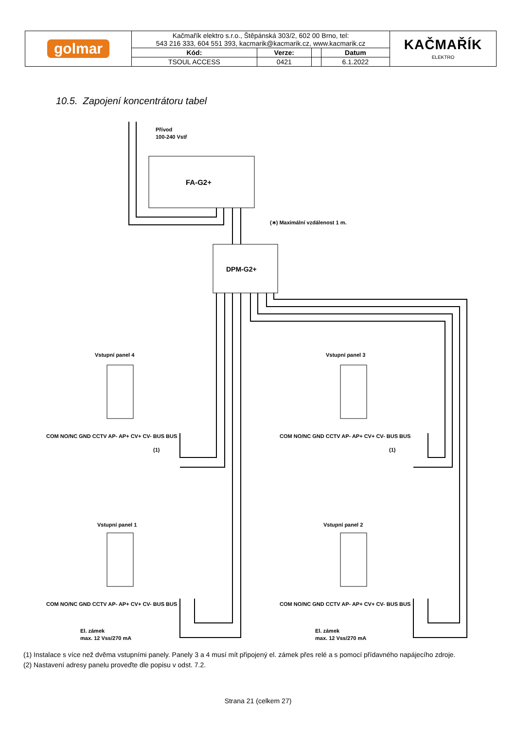| golmar | Kačmařík elektro s.r.o., Štěpánská 303/2, 602 00 Brno, tel: 543 216 333, 604 551 393, kacmarik@kacmarik.cz, www.kacmarik.cz | | | | KAČMAŘÍK ELEKTRO |
| | Kód: | Verze: | | Datum | |
| | TSOUL ACCESS | 0421 | | 6.1.2022 | |
10.5. Zapojení koncentrátoru tabel
Přívod
100-240 Vstř
FA-G2+
DPM-G2+
(∗) Maximální vzdálenost 1 m.
Vstupní panel 4
Vstupní panel 3
Vstupní panel 1
Vstupní panel 2
COM NO/NC GND CCTV AP- AP+ CV+ CV- BUS BUS
COM NO/NC GND CCTV AP- AP+ CV+ CV- BUS BUS
COM NO/NC GND CCTV AP- AP+ CV+ CV- BUS BUS
COM NO/NC GND CCTV AP- AP+ CV+ CV- BUS BUS
(1)
(1)
El. zámek
max. 12 Vss/270 mA
El. zámek
max. 12 Vss/270 mA
(1) Instalace s více než dvěma vstupními panely. Panely 3 a 4 musí mít připojený el. zámek přes relé a s pomocí přídavného napájecího zdroje.
(2) Nastavení adresy panelu proveďte dle popisu v odst. 7.2.
Strana 21 (celkem 27)